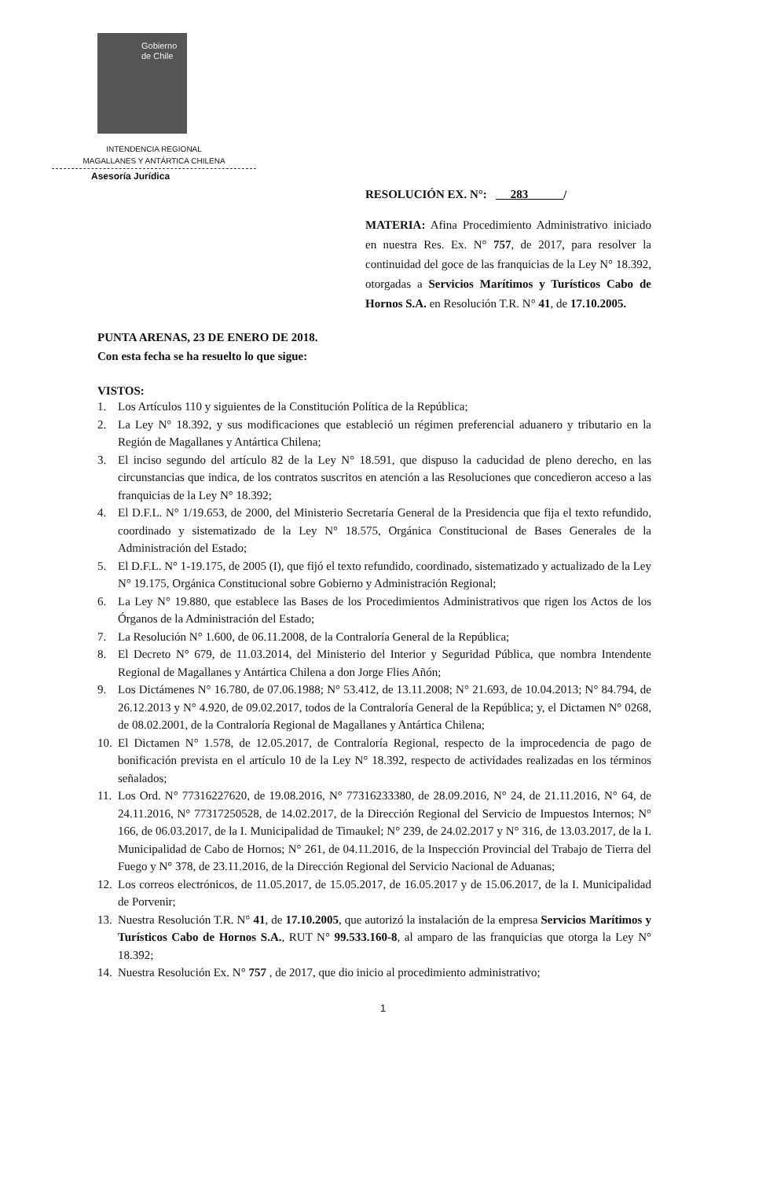Gobierno
de Chile
INTENDENCIA REGIONAL
MAGALLANES Y ANTÁRTICA CHILENA
Asesoría Jurídica
RESOLUCIÓN EX. N°: 283 /
MATERIA: Afina Procedimiento Administrativo iniciado en nuestra Res. Ex. N° 757, de 2017, para resolver la continuidad del goce de las franquicias de la Ley N° 18.392, otorgadas a Servicios Marítimos y Turísticos Cabo de Hornos S.A. en Resolución T.R. N° 41, de 17.10.2005.
PUNTA ARENAS, 23 DE ENERO DE 2018.
Con esta fecha se ha resuelto lo que sigue:
VISTOS:
1. Los Artículos 110 y siguientes de la Constitución Política de la República;
2. La Ley N° 18.392, y sus modificaciones que estableció un régimen preferencial aduanero y tributario en la Región de Magallanes y Antártica Chilena;
3. El inciso segundo del artículo 82 de la Ley N° 18.591, que dispuso la caducidad de pleno derecho, en las circunstancias que indica, de los contratos suscritos en atención a las Resoluciones que concedieron acceso a las franquicias de la Ley N° 18.392;
4. El D.F.L. N° 1/19.653, de 2000, del Ministerio Secretaría General de la Presidencia que fija el texto refundido, coordinado y sistematizado de la Ley N° 18.575, Orgánica Constitucional de Bases Generales de la Administración del Estado;
5. El D.F.L. N° 1-19.175, de 2005 (I), que fijó el texto refundido, coordinado, sistematizado y actualizado de la Ley N° 19.175, Orgánica Constitucional sobre Gobierno y Administración Regional;
6. La Ley N° 19.880, que establece las Bases de los Procedimientos Administrativos que rigen los Actos de los Órganos de la Administración del Estado;
7. La Resolución N° 1.600, de 06.11.2008, de la Contraloría General de la República;
8. El Decreto N° 679, de 11.03.2014, del Ministerio del Interior y Seguridad Pública, que nombra Intendente Regional de Magallanes y Antártica Chilena a don Jorge Flies Añón;
9. Los Dictámenes N° 16.780, de 07.06.1988; N° 53.412, de 13.11.2008; N° 21.693, de 10.04.2013; N° 84.794, de 26.12.2013 y N° 4.920, de 09.02.2017, todos de la Contraloría General de la República; y, el Dictamen N° 0268, de 08.02.2001, de la Contraloría Regional de Magallanes y Antártica Chilena;
10. El Dictamen N° 1.578, de 12.05.2017, de Contraloría Regional, respecto de la improcedencia de pago de bonificación prevista en el artículo 10 de la Ley N° 18.392, respecto de actividades realizadas en los términos señalados;
11. Los Ord. N° 77316227620, de 19.08.2016, N° 77316233380, de 28.09.2016, N° 24, de 21.11.2016, N° 64, de 24.11.2016, N° 77317250528, de 14.02.2017, de la Dirección Regional del Servicio de Impuestos Internos; N° 166, de 06.03.2017, de la I. Municipalidad de Timaukel; N° 239, de 24.02.2017 y N° 316, de 13.03.2017, de la I. Municipalidad de Cabo de Hornos; N° 261, de 04.11.2016, de la Inspección Provincial del Trabajo de Tierra del Fuego y N° 378, de 23.11.2016, de la Dirección Regional del Servicio Nacional de Aduanas;
12. Los correos electrónicos, de 11.05.2017, de 15.05.2017, de 16.05.2017 y de 15.06.2017, de la I. Municipalidad de Porvenir;
13. Nuestra Resolución T.R. N° 41, de 17.10.2005, que autorizó la instalación de la empresa Servicios Marítimos y Turísticos Cabo de Hornos S.A., RUT N° 99.533.160-8, al amparo de las franquicias que otorga la Ley N° 18.392;
14. Nuestra Resolución Ex. N° 757 , de 2017, que dio inicio al procedimiento administrativo;
1